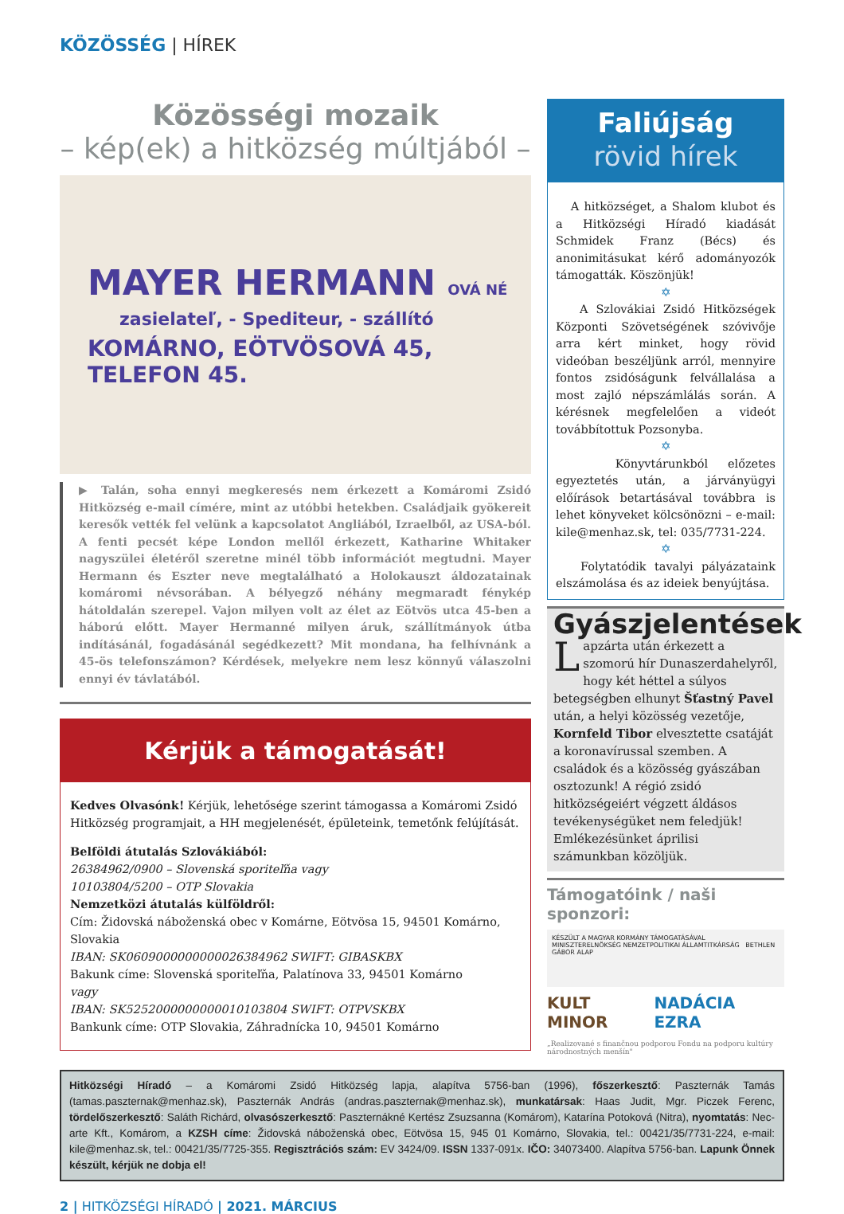KÖZÖSSÉG | HÍREK
Közösségi mozaik
– kép(ek) a hitközség múltjából –
MAYER HERMANN OVÁ NÉ
zasielateľ, - Spediteur, - szállító
KOMÁRNO, EÖTVÖSOVÁ 45, TELEFON 45.
▶ Talán, soha ennyi megkeresés nem érkezett a Komáromi Zsidó Hitközség e-mail címére, mint az utóbbi hetekben. Családjaik gyökereit keresők vették fel velünk a kapcsolatot Angliából, Izraelből, az USA-ból. A fenti pecsét képe London mellől érkezett, Katharine Whitaker nagyszülei életéről szeretne minél több információt megtudni. Mayer Hermann és Eszter neve megtalálható a Holokauszt áldozatainak komáromi névsorában. A bélyegző néhány megmaradt fénykép hátoldalán szerepel. Vajon milyen volt az élet az Eötvös utca 45-ben a háború előtt. Mayer Hermanné milyen áruk, szállítmányok útba indításánál, fogadásánál segédkezett? Mit mondana, ha felhívnánk a 45-ös telefonszámon? Kérdések, melyekre nem lesz könnyű válaszolni ennyi év távlatából.
Kérjük a támogatását!
Kedves Olvasónk! Kérjük, lehetősége szerint támogassa a Komáromi Zsidó Hitközség programjait, a HH megjelenését, épületeink, temetőnk felújítását.
Belföldi átutalás Szlovákiából:
26384962/0900 – Slovenská sporiteľňa vagy
10103804/5200 – OTP Slovakia
Nemzetközi átutalás külföldről:
Cím: Židovská náboženská obec v Komárne, Eötvösa 15, 94501 Komárno, Slovakia
IBAN: SK0609000000000026384962 SWIFT: GIBASKBX
Bakunk címe: Slovenská sporiteľňa, Palatínova 33, 94501 Komárno
vagy
IBAN: SK5252000000000010103804 SWIFT: OTPVSKBX
Bankunk címe: OTP Slovakia, Záhradnícka 10, 94501 Komárno
Faliújság
rövid hírek
A hitközséget, a Shalom klubot és a Hitközségi Híradó kiadását Schmidek Franz (Bécs) és anonimitásukat kérő adományozók támogatták. Köszönjük!
✡
A Szlovákiai Zsidó Hitközségek Központi Szövetségének szóvivője arra kért minket, hogy rövid videóban beszéljünk arról, mennyire fontos zsidóságunk felvállalása a most zajló népszámlálás során. A kérésnek megfelelően a videót továbbítottuk Pozsonyba.
✡
Könyvtárunkból előzetes egyeztetés után, a járványügyi előírások betartásával továbbra is lehet könyveket kölcsönözni – e-mail: kile@menhaz.sk, tel: 035/7731-224.
✡
Folytatódik tavalyi pályázataink elszámolása és az ideiek benyújtása.
Gyászjelentések
Lapzárta után érkezett a szomorú hír Dunaszerdahelyről, hogy két héttel a súlyos betegségben elhunyt Šťastný Pavel után, a helyi közösség vezetője, Kornfeld Tibor elvesztette csatáját a koronavírussal szemben. A családok és a közösség gyászában osztozunk! A régió zsidó hitközségeiért végzett áldásos tevékenységüket nem feledjük! Emlékezésünket áprilisi számunkban közöljük.
Támogatóink / naši sponzori:
KÉSZÜLT A MAGYAR KORMÁNY TÁMOGATÁSÁVAL MINISZTERELNÖKSÉG NEMZETPOLITIKAI ÁLLAMTITKÁRSÁG BETHLEN GÁBOR ALAP
KULT MINOR NADÁCIA EZRA
„Realizované s finančnou podporou Fondu na podporu kultúry národnostných menšín"
Hitközségi Híradó – a Komáromi Zsidó Hitközség lapja, alapítva 5756-ban (1996), főszerkesztő: Paszternák Tamás (tamas.paszternak@menhaz.sk), Paszternák András (andras.paszternak@menhaz.sk), munkatársak: Haas Judit, Mgr. Piczek Ferenc, tördelőszerkesztő: Saláth Richárd, olvasószerkesztő: Paszternákné Kertész Zsuzsanna (Komárom), Katarína Potoková (Nitra), nyomtatás: Nec-arte Kft., Komárom, a KZSH címe: Židovská náboženská obec, Eötvösa 15, 945 01 Komárno, Slovakia, tel.: 00421/35/7731-224, e-mail: kile@menhaz.sk, tel.: 00421/35/7725-355. Regisztrációs szám: EV 3424/09. ISSN 1337-091x. IČO: 34073400. Alapítva 5756-ban. Lapunk Önnek készült, kérjük ne dobja el!
2 | HITKÖZSÉGI HÍRADÓ | 2021. MÁRCIUS